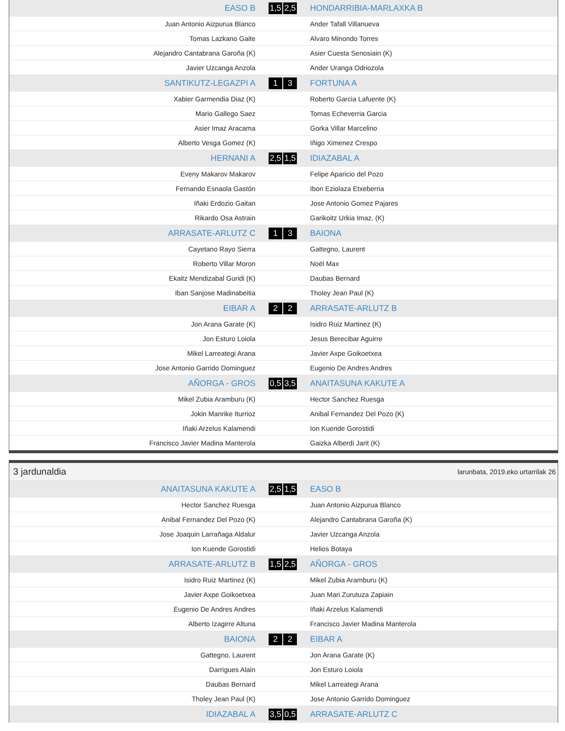| EASO B | | 1,5 | 2,5 | | HONDARRIBIA-MARLAXKA B |
| Juan Antonio Aizpurua Blanco | | | | | Ander Tafall Villanueva |
| Tomas Lazkano Gaite | | | | | Alvaro Minondo Torres |
| Alejandro Cantabrana Garoña (K) | | | | | Asier Cuesta Senosiain (K) |
| Javier Uzcanga Anzola | | | | | Ander Uranga Odriozola |
| SANTIKUTZ-LEGAZPI A | | 1 | 3 | | FORTUNA A |
| Xabier Garmendia Diaz (K) | | | | | Roberto Garcia Lafuente (K) |
| Mario Gallego Saez | | | | | Tomas Echeverria Garcia |
| Asier Imaz Aracama | | | | | Gorka Villar Marcelino |
| Alberto Vesga Gomez (K) | | | | | Iñigo Ximenez Crespo |
| HERNANI A | | 2,5 | 1,5 | | IDIAZABAL A |
| Eveny Makarov Makarov | | | | | Felipe Aparicio del Pozo |
| Fernando Esnaola Gastón | | | | | Ibon Eziolaza Etxeberria |
| Iñaki Erdozio Gaitan | | | | | Jose Antonio Gomez Pajares |
| Rikardo Osa Astrain | | | | | Garikoitz Urkia Imaz, (K) |
| ARRASATE-ARLUTZ C | | 1 | 3 | | BAIONA |
| Cayetano Rayo Sierra | | | | | Gattegno, Laurent |
| Roberto Villar Moron | | | | | Noël Max |
| Ekaitz Mendizabal Guridi (K) | | | | | Daubas Bernard |
| Iban Sanjose Madinabeitia | | | | | Tholey Jean Paul (K) |
| EIBAR A | | 2 | 2 | | ARRASATE-ARLUTZ B |
| Jon Arana Garate (K) | | | | | Isidro Ruiz Martinez (K) |
| Jon Esturo Loiola | | | | | Jesus Berecibar Aguirre |
| Mikel Larreategi Arana | | | | | Javier Axpe Goikoetxea |
| Jose Antonio Garrido Dominguez | | | | | Eugenio De Andres Andres |
| AÑORGA - GROS | | 0,5 | 3,5 | | ANAITASUNA KAKUTE A |
| Mikel Zubia Aramburu (K) | | | | | Hector Sanchez Ruesga |
| Jokin Manrike Iturrioz | | | | | Anibal Fernandez Del Pozo (K) |
| Iñaki Arzelus Kalamendi | | | | | Ion Kuende Gorostidi |
| Francisco Javier Madina Manterola | | | | | Gaizka Alberdi Jarit (K) |
3 jardunaldia larunbata, 2019.eko urtarrilak 26
| ANAITASUNA KAKUTE A | | 2,5 | 1,5 | | EASO B |
| Hector Sanchez Ruesga | | | | | Juan Antonio Aizpurua Blanco |
| Anibal Fernandez Del Pozo (K) | | | | | Alejandro Cantabrana Garoña (K) |
| Jose Joaquin Larrañaga Aldalur | | | | | Javier Uzcanga Anzola |
| Ion Kuende Gorostidi | | | | | Helios Botaya |
| ARRASATE-ARLUTZ B | | 1,5 | 2,5 | | AÑORGA - GROS |
| Isidro Ruiz Martinez (K) | | | | | Mikel Zubia Aramburu (K) |
| Javier Axpe Goikoetxea | | | | | Juan Mari Zurutuza Zapiain |
| Eugenio De Andres Andres | | | | | Iñaki Arzelus Kalamendi |
| Alberto Izagirre Altuna | | | | | Francisco Javier Madina Manterola |
| BAIONA | | 2 | 2 | | EIBAR A |
| Gattegno, Laurent | | | | | Jon Arana Garate (K) |
| Darrigues Alain | | | | | Jon Esturo Loiola |
| Daubas Bernard | | | | | Mikel Larreategi Arana |
| Tholey Jean Paul (K) | | | | | Jose Antonio Garrido Dominguez |
| IDIAZABAL A | | 3,5 | 0,5 | | ARRASATE-ARLUTZ C |